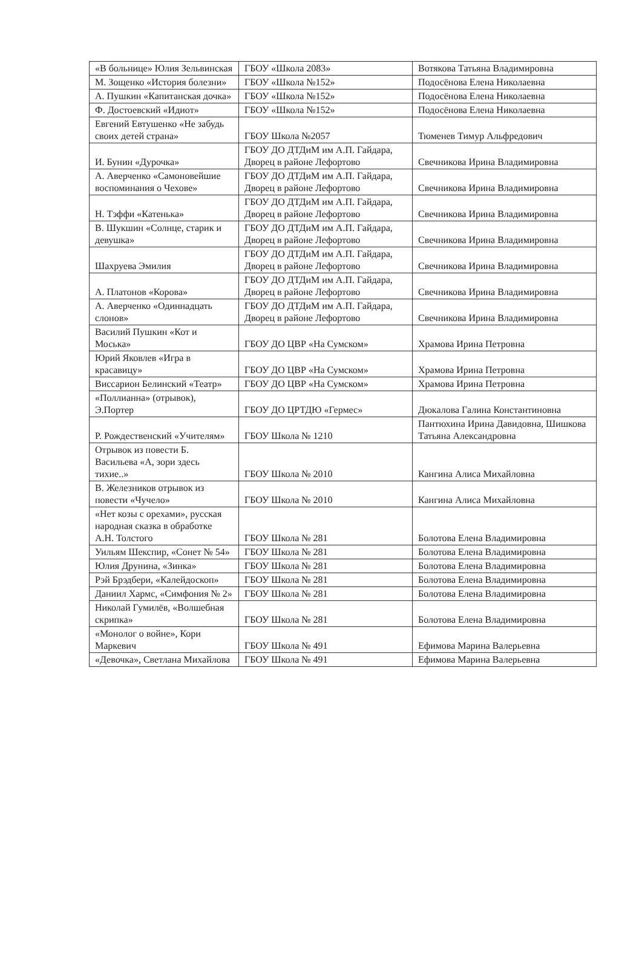| «В больнице» Юлия Зельвинская | ГБОУ «Школа 2083» | Вотякова Татьяна Владимировна |
| М. Зощенко «История болезни» | ГБОУ «Школа №152» | Подосёнова Елена Николаевна |
| А. Пушкин «Капитанская дочка» | ГБОУ «Школа №152» | Подосёнова Елена Николаевна |
| Ф. Достоевский «Идиот» | ГБОУ «Школа №152» | Подосёнова Елена Николаевна |
| Евгений Евтушенко «Не забудь своих детей страна» | ГБОУ Школа №2057 | Тюменев Тимур Альфредович |
| И. Бунин «Дурочка» | ГБОУ ДО ДТДиМ им А.П. Гайдара, Дворец в районе Лефортово | Свечникова Ирина Владимировна |
| А. Аверченко «Самоновейшие воспоминания о Чехове» | ГБОУ ДО ДТДиМ им А.П. Гайдара, Дворец в районе Лефортово | Свечникова Ирина Владимировна |
| Н. Тэффи «Катенька» | ГБОУ ДО ДТДиМ им А.П. Гайдара, Дворец в районе Лефортово | Свечникова Ирина Владимировна |
| В. Шукшин «Солнце, старик и девушка» | ГБОУ ДО ДТДиМ им А.П. Гайдара, Дворец в районе Лефортово | Свечникова Ирина Владимировна |
| Шахруева Эмилия | ГБОУ ДО ДТДиМ им А.П. Гайдара, Дворец в районе Лефортово | Свечникова Ирина Владимировна |
| А. Платонов «Корова» | ГБОУ ДО ДТДиМ им А.П. Гайдара, Дворец в районе Лефортово | Свечникова Ирина Владимировна |
| А. Аверченко «Одиннадцать слонов» | ГБОУ ДО ДТДиМ им А.П. Гайдара, Дворец в районе Лефортово | Свечникова Ирина Владимировна |
| Василий Пушкин «Кот и Моська» | ГБОУ ДО ЦВР «На Сумском» | Храмова Ирина Петровна |
| Юрий Яковлев «Игра в красавицу» | ГБОУ ДО ЦВР «На Сумском» | Храмова Ирина Петровна |
| Виссарион Белинский «Театр» | ГБОУ ДО ЦВР «На Сумском» | Храмова Ирина Петровна |
| «Поллианна» (отрывок), Э.Портер | ГБОУ ДО ЦРТДЮ «Гермес» | Дюкалова Галина Константиновна |
| Р. Рождественский «Учителям» | ГБОУ Школа № 1210 | Пантюхина Ирина Давидовна, Шишкова Татьяна Александровна |
| Отрывок из повести Б. Васильева «А, зори здесь тихие..» | ГБОУ Школа № 2010 | Кангина Алиса Михайловна |
| В. Железников отрывок из повести «Чучело» | ГБОУ Школа № 2010 | Кангина Алиса Михайловна |
| «Нет козы с орехами», русская народная сказка в обработке А.Н. Толстого | ГБОУ Школа № 281 | Болотова Елена Владимировна |
| Уильям Шекспир, «Сонет № 54» | ГБОУ Школа № 281 | Болотова Елена Владимировна |
| Юлия Друнина, «Зинка» | ГБОУ Школа № 281 | Болотова Елена Владимировна |
| Рэй Брэдбери, «Калейдоскоп» | ГБОУ Школа № 281 | Болотова Елена Владимировна |
| Даниил Хармс, «Симфония № 2» | ГБОУ Школа № 281 | Болотова Елена Владимировна |
| Николай Гумилёв, «Волшебная скрипка» | ГБОУ Школа № 281 | Болотова Елена Владимировна |
| «Монолог о войне», Кори Маркевич | ГБОУ Школа № 491 | Ефимова Марина Валерьевна |
| «Девочка», Светлана Михайлова | ГБОУ Школа № 491 | Ефимова Марина Валерьевна |